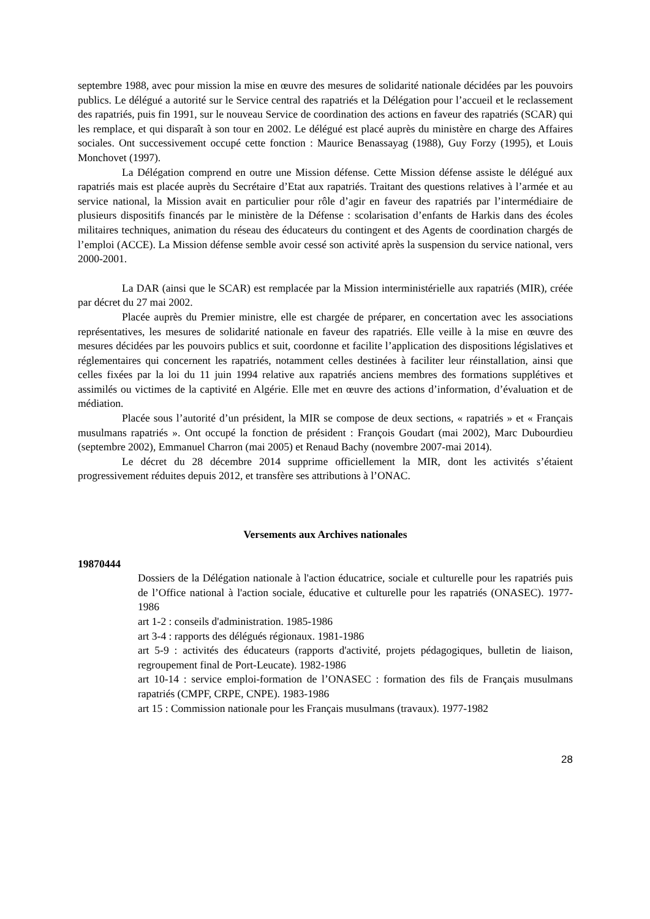septembre 1988, avec pour mission la mise en œuvre des mesures de solidarité nationale décidées par les pouvoirs publics. Le délégué a autorité sur le Service central des rapatriés et la Délégation pour l’accueil et le reclassement des rapatriés, puis fin 1991, sur le nouveau Service de coordination des actions en faveur des rapatriés (SCAR) qui les remplace, et qui disparaît à son tour en 2002. Le délégué est placé auprès du ministère en charge des Affaires sociales. Ont successivement occupé cette fonction : Maurice Benassayag (1988), Guy Forzy (1995), et Louis Monchovet (1997).
La Délégation comprend en outre une Mission défense. Cette Mission défense assiste le délégué aux rapatriés mais est placée auprès du Secrétaire d’Etat aux rapatriés. Traitant des questions relatives à l’armée et au service national, la Mission avait en particulier pour rôle d’agir en faveur des rapatriés par l’intermédiaire de plusieurs dispositifs financés par le ministère de la Défense : scolarisation d’enfants de Harkis dans des écoles militaires techniques, animation du réseau des éducateurs du contingent et des Agents de coordination chargés de l’emploi (ACCE). La Mission défense semble avoir cessé son activité après la suspension du service national, vers 2000-2001.
La DAR (ainsi que le SCAR) est remplacée par la Mission interministérielle aux rapatriés (MIR), créée par décret du 27 mai 2002.
Placée auprès du Premier ministre, elle est chargée de préparer, en concertation avec les associations représentatives, les mesures de solidarité nationale en faveur des rapatriés. Elle veille à la mise en œuvre des mesures décidées par les pouvoirs publics et suit, coordonne et facilite l’application des dispositions législatives et réglementaires qui concernent les rapatriés, notamment celles destinées à faciliter leur réinstallation, ainsi que celles fixées par la loi du 11 juin 1994 relative aux rapatriés anciens membres des formations supplétives et assimilés ou victimes de la captivité en Algérie. Elle met en œuvre des actions d’information, d’évaluation et de médiation.
Placée sous l’autorité d’un président, la MIR se compose de deux sections, « rapatriés » et « Français musulmans rapatriés ». Ont occupé la fonction de président : François Goudart (mai 2002), Marc Dubourdieu (septembre 2002), Emmanuel Charron (mai 2005) et Renaud Bachy (novembre 2007-mai 2014).
Le décret du 28 décembre 2014 supprime officiellement la MIR, dont les activités s’étaient progressivement réduites depuis 2012, et transfère ses attributions à l’ONAC.
Versements aux Archives nationales
19870444
Dossiers de la Délégation nationale à l'action éducatrice, sociale et culturelle pour les rapatriés puis de l’Office national à l'action sociale, éducative et culturelle pour les rapatriés (ONASEC). 1977-1986
art 1-2 : conseils d'administration. 1985-1986
art 3-4 : rapports des délégués régionaux. 1981-1986
art 5-9 : activités des éducateurs (rapports d'activité, projets pédagogiques, bulletin de liaison, regroupement final de Port-Leucate). 1982-1986
art 10-14 : service emploi-formation de l’ONASEC : formation des fils de Français musulmans rapatriés (CMPF, CRPE, CNPE). 1983-1986
art 15 : Commission nationale pour les Français musulmans (travaux). 1977-1982
28